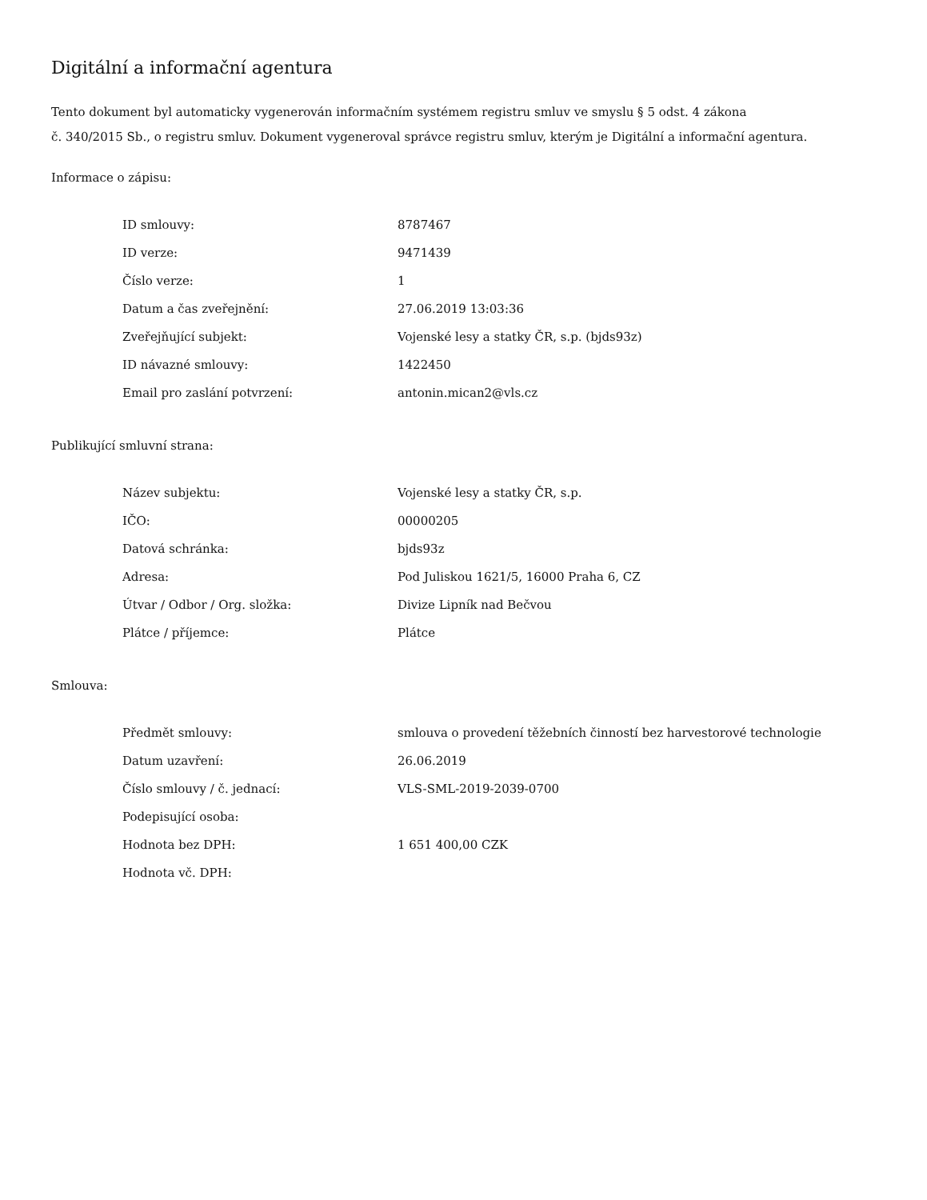Digitální a informační agentura
Tento dokument byl automaticky vygenerován informačním systémem registru smluv ve smyslu § 5 odst. 4 zákona
č. 340/2015 Sb., o registru smluv. Dokument vygeneroval správce registru smluv, kterým je Digitální a informační agentura.
Informace o zápisu:
| ID smlouvy: | 8787467 |
| ID verze: | 9471439 |
| Číslo verze: | 1 |
| Datum a čas zveřejnění: | 27.06.2019 13:03:36 |
| Zveřejňující subjekt: | Vojenské lesy a statky ČR, s.p. (bjds93z) |
| ID návazné smlouvy: | 1422450 |
| Email pro zaslání potvrzení: | antonin.mican2@vls.cz |
Publikující smluvní strana:
| Název subjektu: | Vojenské lesy a statky ČR, s.p. |
| IČO: | 00000205 |
| Datová schránka: | bjds93z |
| Adresa: | Pod Juliskou 1621/5, 16000 Praha 6, CZ |
| Útvar / Odbor / Org. složka: | Divize Lipník nad Bečvou |
| Plátce / příjemce: | Plátce |
Smlouva:
| Předmět smlouvy: | smlouva o provedení těžebních činností bez harvestorové technologie |
| Datum uzavření: | 26.06.2019 |
| Číslo smlouvy / č. jednací: | VLS-SML-2019-2039-0700 |
| Podepisující osoba: | |
| Hodnota bez DPH: | 1 651 400,00 CZK |
| Hodnota vč. DPH: | |